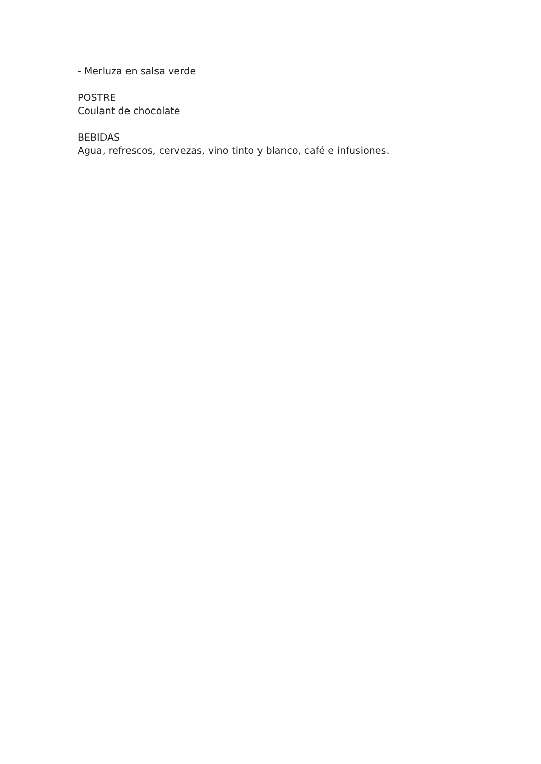- Merluza en salsa verde
POSTRE
Coulant de chocolate
BEBIDAS
Agua, refrescos, cervezas, vino tinto y blanco, café e infusiones.